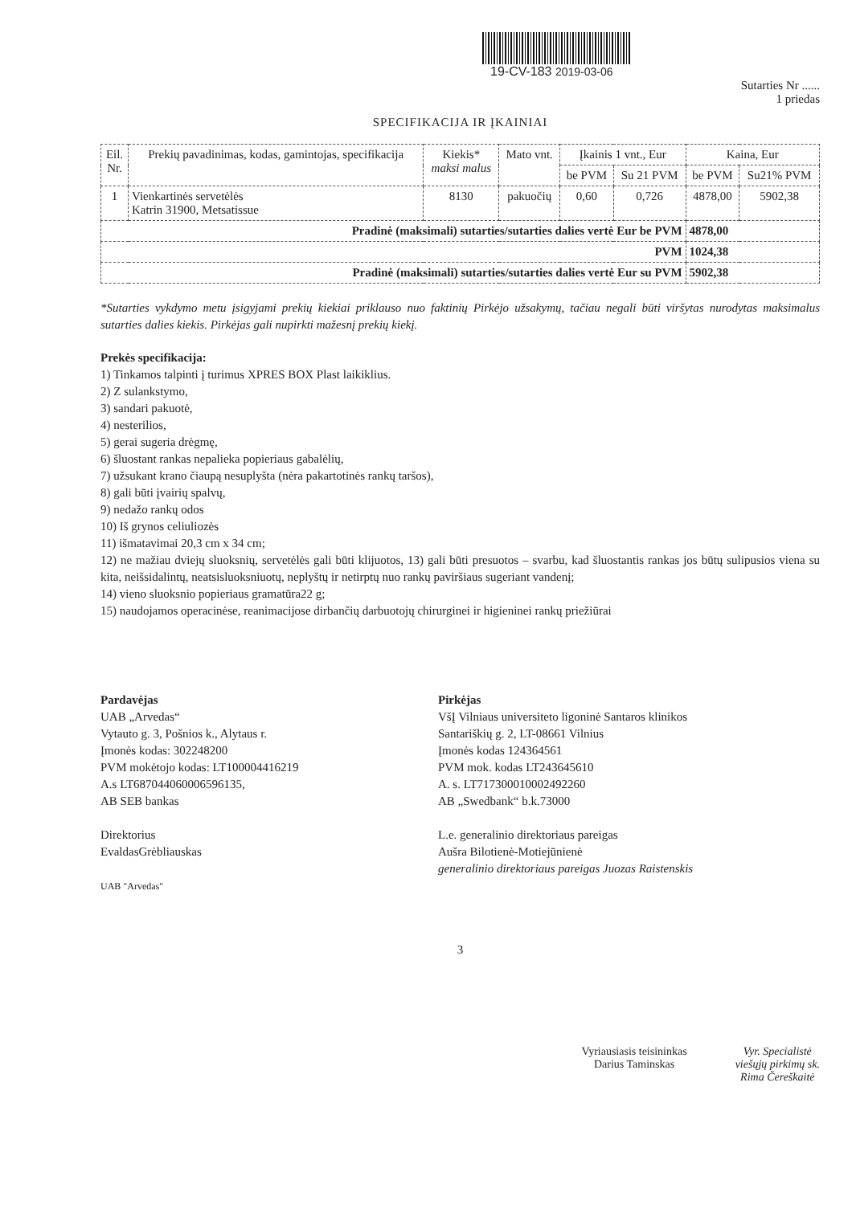19-CV-183 2019-03-06
Sutarties Nr ......
1 priedas
SPECIFIKACIJA IR ĮKAINIAI
| Eil. Nr. | Prekių pavadinimas, kodas, gamintojas, specifikacija | Kiekis* maksi malus | Mato vnt. | Įkainis 1 vnt., Eur | | Kaina, Eur | |
| --- | --- | --- | --- | --- | --- | --- | --- |
| | | | | be PVM | Su 21 PVM | be PVM | Su21% PVM |
| 1 | Vienkartinės servetėlės Katrin 31900, Metsatissue | 8130 | pakuočių | 0,60 | 0,726 | 4878,00 | 5902,38 |
| Pradinė (maksimali) sutarties/sutarties dalies vertė Eur be PVM | | | | | | 4878,00 | |
| PVM | | | | | | 1024,38 | |
| Pradinė (maksimali) sutarties/sutarties dalies vertė Eur su PVM | | | | | | 5902,38 | |
*Sutarties vykdymo metu įsigyjami prekių kiekiai priklauso nuo faktinių Pirkėjo užsakymų, tačiau negali būti viršytas nurodytas maksimalus sutarties dalies kiekis. Pirkėjas gali nupirkti mažesnį prekių kiekį.
Prekės specifikacija:
1) Tinkamos talpinti į turimus XPRES BOX Plast laikiklius.
2) Z sulankstymo,
3) sandari pakuotė,
4) nesterilios,
5) gerai sugeria drėgmę,
6) šluostant rankas nepalieka popieriaus gabalėlių,
7) užsukant krano čiaupą nesuplyšta (nėra pakartotinės rankų taršos),
8) gali būti įvairių spalvų,
9) nedažo rankų odos
10) Iš grynos celiuliozės
11) išmatavimai 20,3 cm x 34 cm;
12) ne mažiau dviejų sluoksnių, servetėlės gali būti klijuotos, 13) gali būti presuotos – svarbu, kad šluostantis rankas jos būtų sulipusios viena su kita, neišsidalintų, neatsisluoksniuotų, neplyštų ir netirptų nuo rankų paviršiaus sugeriant vandenį;
14) vieno sluoksnio popieriaus gramatūra22 g;
15) naudojamos operacinėse, reanimacijose dirbančių darbuotojų chirurginei ir higieninei rankų priežiūrai
Pardavėjas
UAB „Arvedas“
Vytauto g. 3, Pošnios k., Alytaus r.
Įmonės kodas: 302248200
PVM mokėtojo kodas: LT100004416219
A.s LT687044060006596135,
AB SEB bankas
Direktorius
EvaldasGrėbliauskas
UAB "Arvedas"
Pirkėjas
VšĮ Vilniaus universiteto ligoninė Santaros klinikos
Santariškių g. 2, LT-08661 Vilnius
Įmonės kodas 124364561
PVM mok. kodas LT243645610
A. s. LT717300010002492260
AB „Swedbank“ b.k.73000
L.e. generalinio direktoriaus pareigas
Aušra Bilotienė-Motiejūnienė
generalinio direktoriaus pareigas Juozas Raistenskis
3
Vyriausiasis teisininkas
Darius Taminskas
Vyr. Specialistė
viešųjų pirkimų sk.
Rima Čereškaitė